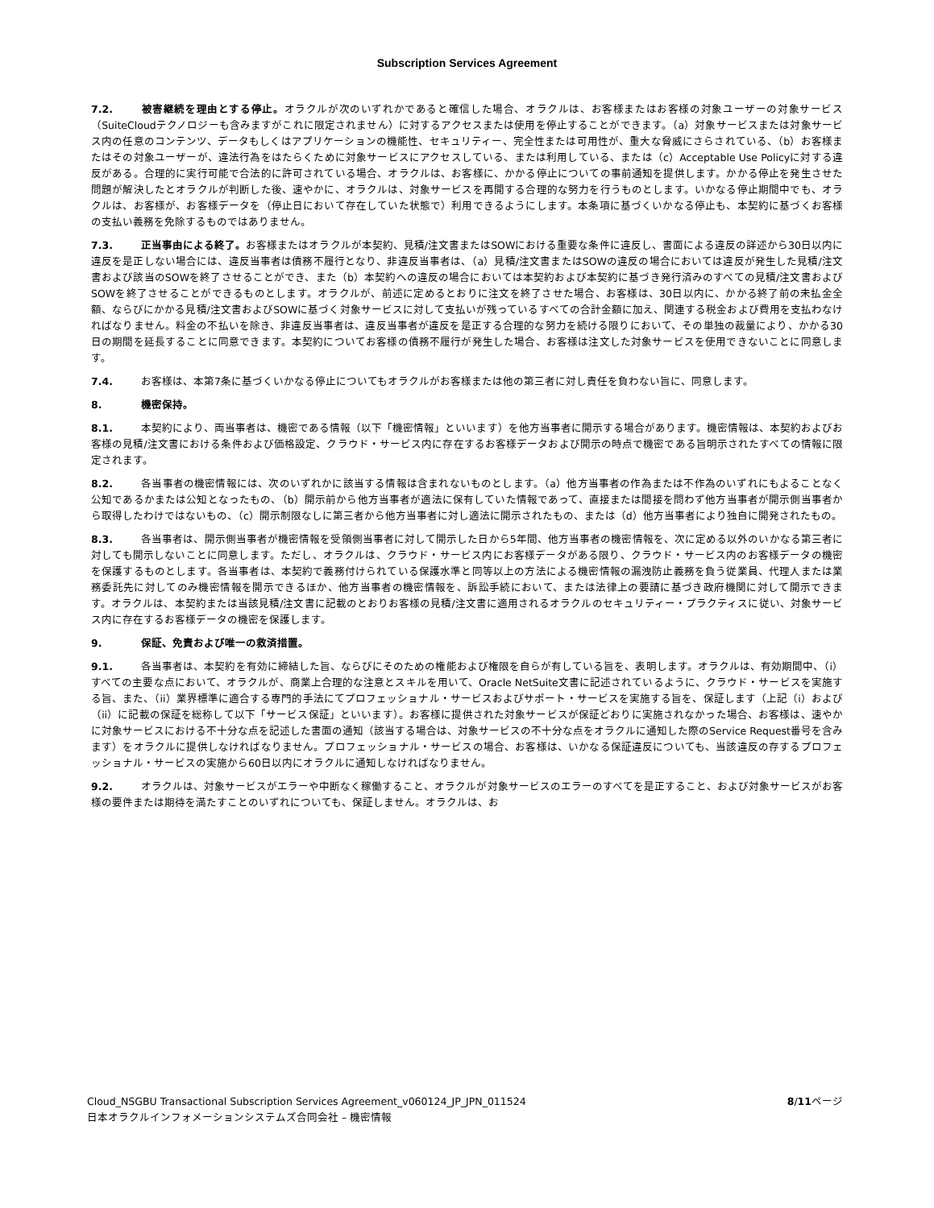Subscription Services Agreement
7.2. 被害継続を理由とする停止。オラクルが次のいずれかであると確信した場合、オラクルは、お客様またはお客様の対象ユーザーの対象サービス（SuiteCloudテクノロジーも含みますがこれに限定されません）に対するアクセスまたは使用を停止することができます。（a）対象サービスまたは対象サービス内の任意のコンテンツ、データもしくはアプリケーションの機能性、セキュリティー、完全性または可用性が、重大な脅威にさらされている、（b）お客様またはその対象ユーザーが、違法行為をはたらくために対象サービスにアクセスしている、または利用している、または（c）Acceptable Use Policyに対する違反がある。合理的に実行可能で合法的に許可されている場合、オラクルは、お客様に、かかる停止についての事前通知を提供します。かかる停止を発生させた問題が解決したとオラクルが判断した後、速やかに、オラクルは、対象サービスを再開する合理的な努力を行うものとします。いかなる停止期間中でも、オラクルは、お客様が、お客様データを（停止日において存在していた状態で）利用できるようにします。本条項に基づくいかなる停止も、本契約に基づくお客様の支払い義務を免除するものではありません。
7.3. 正当事由による終了。お客様またはオラクルが本契約、見積/注文書またはSOWにおける重要な条件に違反し、書面による違反の詳述から30日以内に違反を是正しない場合には、違反当事者は債務不履行となり、非違反当事者は、（a）見積/注文書またはSOWの違反の場合においては違反が発生した見積/注文書および該当のSOWを終了させることができ、また（b）本契約への違反の場合においては本契約および本契約に基づき発行済みのすべての見積/注文書およびSOWを終了させることができるものとします。オラクルが、前述に定めるとおりに注文を終了させた場合、お客様は、30日以内に、かかる終了前の未払金全額、ならびにかかる見積/注文書およびSOWに基づく対象サービスに対して支払いが残っているすべての合計金額に加え、関連する税金および費用を支払わなければなりません。料金の不払いを除き、非違反当事者は、違反当事者が違反を是正する合理的な努力を続ける限りにおいて、その単独の裁量により、かかる30日の期間を延長することに同意できます。本契約についてお客様の債務不履行が発生した場合、お客様は注文した対象サービスを使用できないことに同意します。
7.4. お客様は、本第7条に基づくいかなる停止についてもオラクルがお客様または他の第三者に対し責任を負わない旨に、同意します。
8. 機密保持。
8.1. 本契約により、両当事者は、機密である情報（以下「機密情報」といいます）を他方当事者に開示する場合があります。機密情報は、本契約およびお客様の見積/注文書における条件および価格設定、クラウド・サービス内に存在するお客様データおよび開示の時点で機密である旨明示されたすべての情報に限定されます。
8.2. 各当事者の機密情報には、次のいずれかに該当する情報は含まれないものとします。（a）他方当事者の作為または不作為のいずれにもよることなく公知であるかまたは公知となったもの、（b）開示前から他方当事者が適法に保有していた情報であって、直接または間接を問わず他方当事者が開示側当事者から取得したわけではないもの、（c）開示制限なしに第三者から他方当事者に対し適法に開示されたもの、または（d）他方当事者により独自に開発されたもの。
8.3. 各当事者は、開示側当事者が機密情報を受領側当事者に対して開示した日から5年間、他方当事者の機密情報を、次に定める以外のいかなる第三者に対しても開示しないことに同意します。ただし、オラクルは、クラウド・サービス内にお客様データがある限り、クラウド・サービス内のお客様データの機密を保護するものとします。各当事者は、本契約で義務付けられている保護水準と同等以上の方法による機密情報の漏洩防止義務を負う従業員、代理人または業務委託先に対してのみ機密情報を開示できるほか、他方当事者の機密情報を、訴訟手続において、または法律上の要請に基づき政府機関に対して開示できます。オラクルは、本契約または当該見積/注文書に記載のとおりお客様の見積/注文書に適用されるオラクルのセキュリティー・プラクティスに従い、対象サービス内に存在するお客様データの機密を保護します。
9. 保証、免責および唯一の救済措置。
9.1. 各当事者は、本契約を有効に締結した旨、ならびにそのための権能および権限を自らが有している旨を、表明します。オラクルは、有効期間中、（i）すべての主要な点において、オラクルが、商業上合理的な注意とスキルを用いて、Oracle NetSuite文書に記述されているように、クラウド・サービスを実施する旨、また、（ii）業界標準に適合する専門的手法にてプロフェッショナル・サービスおよびサポート・サービスを実施する旨を、保証します（上記（i）および（ii）に記載の保証を総称して以下「サービス保証」といいます）。お客様に提供された対象サービスが保証どおりに実施されなかった場合、お客様は、速やかに対象サービスにおける不十分な点を記述した書面の通知（該当する場合は、対象サービスの不十分な点をオラクルに通知した際のService Request番号を含みます）をオラクルに提供しなければなりません。プロフェッショナル・サービスの場合、お客様は、いかなる保証違反についても、当該違反の存するプロフェッショナル・サービスの実施から60日以内にオラクルに通知しなければなりません。
9.2. オラクルは、対象サービスがエラーや中断なく稼働すること、オラクルが対象サービスのエラーのすべてを是正すること、および対象サービスがお客様の要件または期待を満たすことのいずれについても、保証しません。オラクルは、お
8/11ページ Cloud_NSGBU Transactional Subscription Services Agreement_v060124_JP_JPN_011524
日本オラクルインフォメーションシステムズ合同会社 – 機密情報